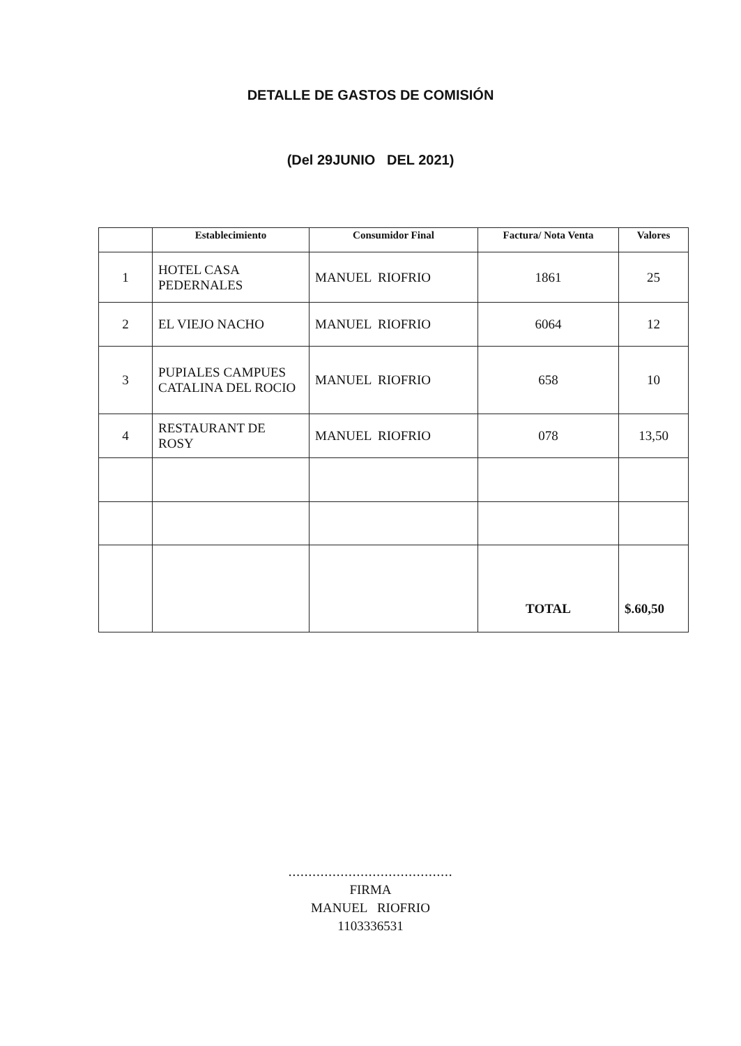DETALLE DE GASTOS DE COMISIÓN
(Del 29JUNIO DEL 2021)
| | Establecimiento | Consumidor Final | Factura/ Nota Venta | Valores |
| --- | --- | --- | --- | --- |
| 1 | HOTEL CASA PEDERNALES | MANUEL RIOFRIO | 1861 | 25 |
| 2 | EL VIEJO NACHO | MANUEL RIOFRIO | 6064 | 12 |
| 3 | PUPIALES CAMPUES CATALINA DEL ROCIO | MANUEL RIOFRIO | 658 | 10 |
| 4 | RESTAURANT DE ROSY | MANUEL RIOFRIO | 078 | 13,50 |
| | | | TOTAL | $.60,50 |
.........................................
FIRMA
MANUEL RIOFRIO
1103336531